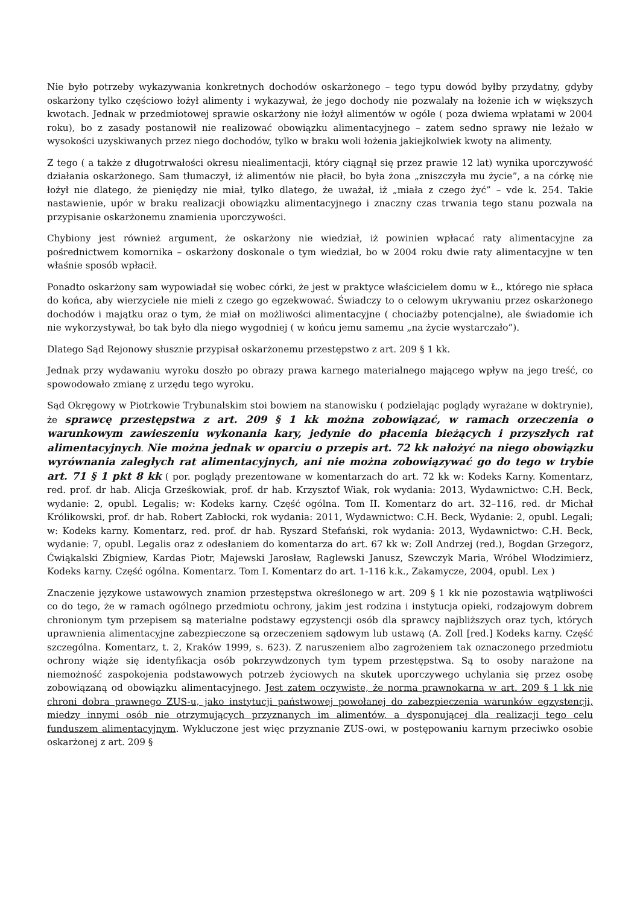Nie było potrzeby wykazywania konkretnych dochodów oskarżonego – tego typu dowód byłby przydatny, gdyby oskarżony tylko częściowo łożył alimenty i wykazywał, że jego dochody nie pozwalały na łożenie ich w większych kwotach. Jednak w przedmiotowej sprawie oskarżony nie łożył alimentów w ogóle ( poza dwiema wpłatami w 2004 roku), bo z zasady postanowił nie realizować obowiązku alimentacyjnego – zatem sedno sprawy nie leżało w wysokości uzyskiwanych przez niego dochodów, tylko w braku woli łożenia jakiejkolwiek kwoty na alimenty.
Z tego ( a także z długotrwałości okresu niealimentacji, który ciągnął się przez prawie 12 lat) wynika uporczywość działania oskarżonego. Sam tłumaczył, iż alimentów nie płacił, bo była żona „zniszczyła mu życie”, a na córkę nie łożył nie dlatego, że pieniędzy nie miał, tylko dlatego, że uważał, iż „miała z czego żyć” – vde k. 254. Takie nastawienie, upór w braku realizacji obowiązku alimentacyjnego i znaczny czas trwania tego stanu pozwala na przypisanie oskarżonemu znamienia uporczywości.
Chybiony jest również argument, że oskarżony nie wiedział, iż powinien wpłacać raty alimentacyjne za pośrednictwem komornika – oskarżony doskonale o tym wiedział, bo w 2004 roku dwie raty alimentacyjne w ten właśnie sposób wpłacił.
Ponadto oskarżony sam wypowiadał się wobec córki, że jest w praktyce właścicielem domu w Ł., którego nie spłaca do końca, aby wierzyciele nie mieli z czego go egzekwować. Świadczy to o celowym ukrywaniu przez oskarżonego dochodów i majątku oraz o tym, że miał on możliwości alimentacyjne ( chociażby potencjalne), ale świadomie ich nie wykorzystywał, bo tak było dla niego wygodniej ( w końcu jemu samemu „na życie wystarczało”).
Dlatego Sąd Rejonowy słusznie przypisał oskarżonemu przestępstwo z art. 209 § 1 kk.
Jednak przy wydawaniu wyroku doszło po obrazy prawa karnego materialnego mającego wpływ na jego treść, co spowodowało zmianę z urzędu tego wyroku.
Sąd Okręgowy w Piotrkowie Trybunalskim stoi bowiem na stanowisku ( podzielając poglądy wyrażane w doktrynie), że sprawcę przestępstwa z art. 209 § 1 kk można zobowiązać, w ramach orzeczenia o warunkowym zawieszeniu wykonania kary, jedynie do płacenia bieżących i przyszłych rat alimentacyjnych. Nie można jednak w oparciu o przepis art. 72 kk nałożyć na niego obowiązku wyrównania zaległych rat alimentacyjnych, ani nie można zobowiązywać go do tego w trybie art. 71 § 1 pkt 8 kk ( por. poglądy prezentowane w komentarzach do art. 72 kk w: Kodeks Karny. Komentarz, red. prof. dr hab. Alicja Grześkowiak, prof. dr hab. Krzysztof Wiak, rok wydania: 2013, Wydawnictwo: C.H. Beck, wydanie: 2, opubl. Legalis; w: Kodeks karny. Część ogólna. Tom II. Komentarz do art. 32–116, red. dr Michał Królikowski, prof. dr hab. Robert Zabłocki, rok wydania: 2011, Wydawnictwo: C.H. Beck, Wydanie: 2, opubl. Legali; w: Kodeks karny. Komentarz, red. prof. dr hab. Ryszard Stefański, rok wydania: 2013, Wydawnictwo: C.H. Beck, wydanie: 7, opubl. Legalis oraz z odesłaniem do komentarza do art. 67 kk w: Zoll Andrzej (red.), Bogdan Grzegorz, Ćwiąkalski Zbigniew, Kardas Piotr, Majewski Jarosław, Raglewski Janusz, Szewczyk Maria, Wróbel Włodzimierz, Kodeks karny. Część ogólna. Komentarz. Tom I. Komentarz do art. 1-116 k.k., Zakamycze, 2004, opubl. Lex )
Znaczenie językowe ustawowych znamion przestępstwa określonego w art. 209 § 1 kk nie pozostawia wątpliwości co do tego, że w ramach ogólnego przedmiotu ochrony, jakim jest rodzina i instytucja opieki, rodzajowym dobrem chronionym tym przepisem są materialne podstawy egzystencji osób dla sprawcy najbliższych oraz tych, których uprawnienia alimentacyjne zabezpieczone są orzeczeniem sądowym lub ustawą (A. Zoll [red.] Kodeks karny. Część szczególna. Komentarz, t. 2, Kraków 1999, s. 623). Z naruszeniem albo zagrożeniem tak oznaczonego przedmiotu ochrony wiąże się identyfikacja osób pokrzywdzonych tym typem przestępstwa. Są to osoby narażone na niemożność zaspokojenia podstawowych potrzeb życiowych na skutek uporczywego uchylania się przez osobę zobowiązaną od obowiązku alimentacyjnego. Jest zatem oczywiste, że norma prawnokarna w art. 209 § 1 kk nie chroni dobra prawnego ZUS-u, jako instytucji państwowej powołanej do zabezpieczenia warunków egzystencji, miedzy innymi osób nie otrzymujących przyznanych im alimentów, a dysponującej dla realizacji tego celu funduszem alimentacyjnym. Wykluczone jest więc przyznanie ZUS-owi, w postępowaniu karnym przeciwko osobie oskarżonej z art. 209 §